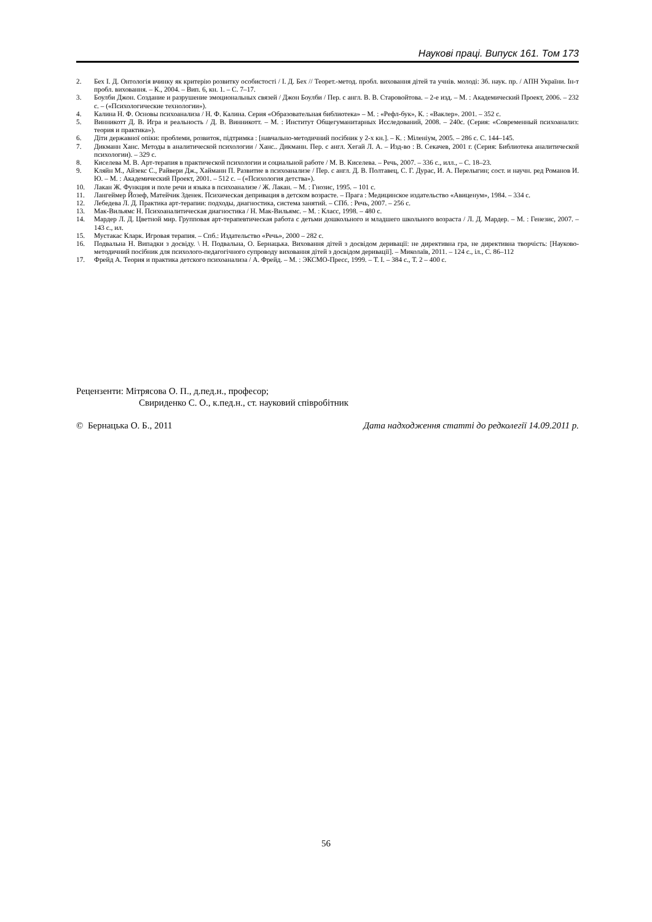Наукові праці. Випуск 161. Том 173
2. Бех І. Д. Онтологія вчинку як критерію розвитку особистості / І. Д. Бех // Теорет.-метод. пробл. виховання дітей та учнів. молоді: Зб. наук. пр. / АПН України. Ін-т пробл. виховання. – К., 2004. – Вип. 6, кн. 1. – С. 7–17.
3. Боулби Джон. Создание и разрушение эмоциональных связей / Джон Боулби / Пер. с англ. В. В. Старовойтова. – 2-е изд. – М. : Академический Проект, 2006. – 232 с. – («Психологические технологии»).
4. Калина Н. Ф. Основы психоанализа / Н. Ф. Калина. Серия «Образовательная библиотека» – М. : «Рефл-бук», К. : «Ваклер». 2001. – 352 с.
5. Винникотт Д. В. Игра и реальность / Д. В. Винникотт. – М. : Институт Общегуманитарных Исследований, 2008. – 240с. (Серия: «Современный психоанализ: теория и практика»).
6. Діти державної опіки: проблеми, розвиток, підтримка : [навчально-методичний посібник у 2-х кн.]. – К. : Міленіум, 2005. – 286 с. С. 144–145.
7. Дикманн Ханс. Методы в аналитической психологии / Ханс.. Дикманн. Пер. с англ. Хегай Л. А. – Изд-во : В. Секачев, 2001 г. (Серия: Библиотека аналитической психологии). – 329 с.
8. Киселева М. В. Арт-терапия в практической психологии и социальной работе / М. В. Киселева. – Речь, 2007. – 336 с., илл., – С. 18–23.
9. Кляйн М., Айзекс С., Райвери Дж., Хайманн П. Развитие в психоанализе / Пер. с англ. Д. В. Полтавец, С. Г. Дурас, И. А. Перелыгин; сост. и научн. ред Романов И. Ю. – М. : Академический Проект, 2001. – 512 с. – («Психология детства»).
10. Лакан Ж. Функция и поле речи и языка в психоанализе / Ж. Лакан. – М. : Гнозис, 1995. – 101 с.
11. Лангеймер Йозеф, Матейчик Зденек. Психическая депривация в детском возрасте. – Прага : Медицинское издательство «Авиценум», 1984. – 334 с.
12. Лебедева Л. Д. Практика арт-терапии: подходы, диагностика, система занятий. – СПб. : Речь, 2007. – 256 с.
13. Мак-Вильямс Н. Психоаналитическая диагностика / Н. Мак-Вильямс. – М. : Класс, 1998. – 480 с.
14. Мардер Л. Д. Цветной мир. Групповая арт-терапевтическая работа с детьми дошкольного и младшего школьного возраста / Л. Д. Мардер. – М. : Генезис, 2007. – 143 с., ил.
15. Мустакас Кларк. Игровая терапия. – Спб.: Издательство «Речь», 2000 – 282 с.
16. Подвальна Н. Випадки з досвіду. \ Н. Подвальна, О. Бернацька. Виховання дітей з досвідом деривації: не директивна гра, не директивна творчість: [Науково-методичний посібник для психолого-педагогічного супроводу виховання дітей з досвідом деривації]. – Миколаїв, 2011. – 124 с., іл., С. 86–112
17. Фрейд А. Теория и практика детского психоанализа / А. Фрейд. – М. : ЭКСМО-Пресс, 1999. – Т. I. – 384 с., Т. 2 – 400 с.
Рецензенти: Мітрясова О. П., д.пед.н., професор;
Свириденко С. О., к.пед.н., ст. науковий співробітник
© Бернацька О. Б., 2011 Дата надходження статті до редколегії 14.09.2011 р.
56